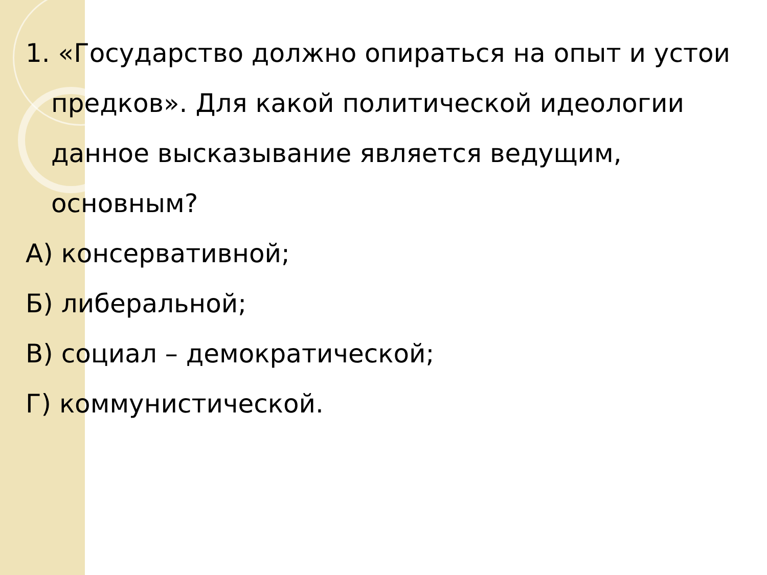1. «Государство должно опираться на опыт и устои предков». Для какой политической идеологии данное высказывание является ведущим, основным?
А) консервативной;
Б) либеральной;
В) социал – демократической;
Г) коммунистической.